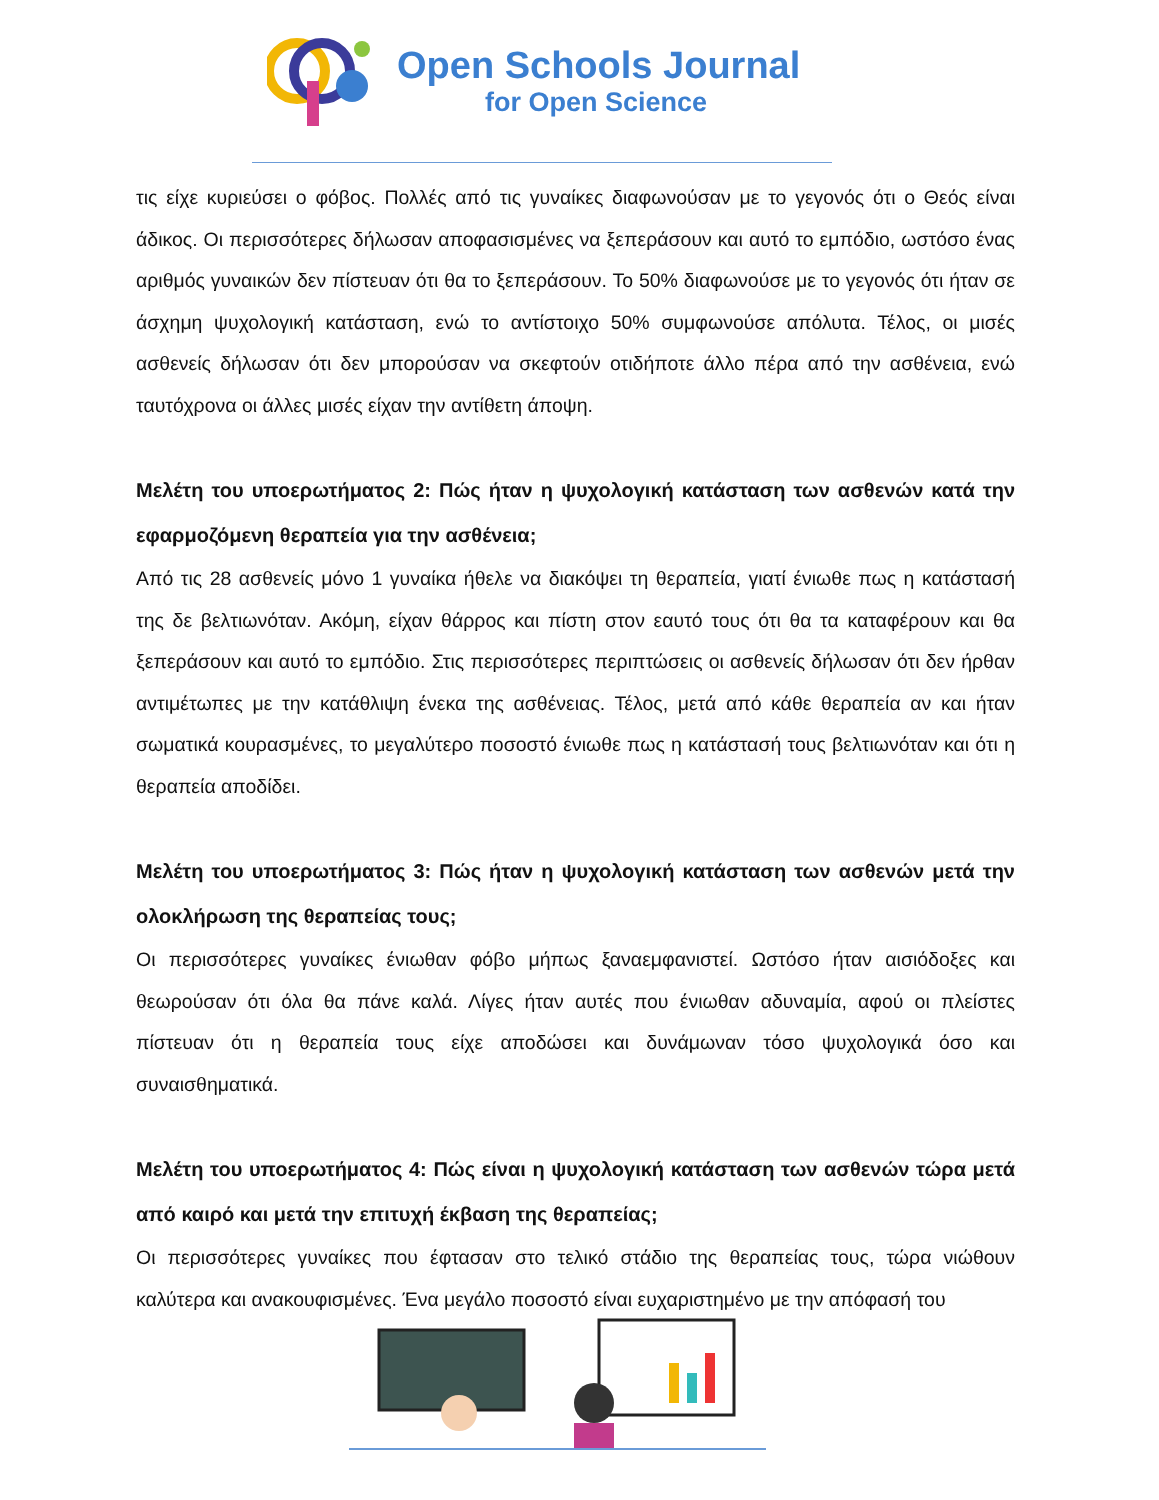Open Schools Journal
for Open Science
τις είχε κυριεύσει ο φόβος. Πολλές από τις γυναίκες διαφωνούσαν με το γεγονός ότι ο Θεός είναι άδικος. Οι περισσότερες δήλωσαν αποφασισμένες να ξεπεράσουν και αυτό το εμπόδιο, ωστόσο ένας αριθμός γυναικών δεν πίστευαν ότι θα το ξεπεράσουν. Το 50% διαφωνούσε με το γεγονός ότι ήταν σε άσχημη ψυχολογική κατάσταση, ενώ το αντίστοιχο 50% συμφωνούσε απόλυτα. Τέλος, οι μισές ασθενείς δήλωσαν ότι δεν μπορούσαν να σκεφτούν οτιδήποτε άλλο πέρα από την ασθένεια, ενώ ταυτόχρονα οι άλλες μισές είχαν την αντίθετη άποψη.
Μελέτη του υποερωτήματος 2: Πώς ήταν η ψυχολογική κατάσταση των ασθενών κατά την εφαρμοζόμενη θεραπεία για την ασθένεια;
Από τις 28 ασθενείς μόνο 1 γυναίκα ήθελε να διακόψει τη θεραπεία, γιατί ένιωθε πως η κατάστασή της δε βελτιωνόταν. Ακόμη, είχαν θάρρος και πίστη στον εαυτό τους ότι θα τα καταφέρουν και θα ξεπεράσουν και αυτό το εμπόδιο. Στις περισσότερες περιπτώσεις οι ασθενείς δήλωσαν ότι δεν ήρθαν αντιμέτωπες με την κατάθλιψη ένεκα της ασθένειας. Τέλος, μετά από κάθε θεραπεία αν και ήταν σωματικά κουρασμένες, το μεγαλύτερο ποσοστό ένιωθε πως η κατάστασή τους βελτιωνόταν και ότι η θεραπεία αποδίδει.
Μελέτη του υποερωτήματος 3: Πώς ήταν η ψυχολογική κατάσταση των ασθενών μετά την ολοκλήρωση της θεραπείας τους;
Οι περισσότερες γυναίκες ένιωθαν φόβο μήπως ξαναεμφανιστεί. Ωστόσο ήταν αισιόδοξες και θεωρούσαν ότι όλα θα πάνε καλά. Λίγες ήταν αυτές που ένιωθαν αδυναμία, αφού οι πλείστες πίστευαν ότι η θεραπεία τους είχε αποδώσει και δυνάμωναν τόσο ψυχολογικά όσο και συναισθηματικά.
Μελέτη του υποερωτήματος 4: Πώς είναι η ψυχολογική κατάσταση των ασθενών τώρα μετά από καιρό και μετά την επιτυχή έκβαση της θεραπείας;
Οι περισσότερες γυναίκες που έφτασαν στο τελικό στάδιο της θεραπείας τους, τώρα νιώθουν καλύτερα και ανακουφισμένες. Ένα μεγάλο ποσοστό είναι ευχαριστημένο με την απόφασή του